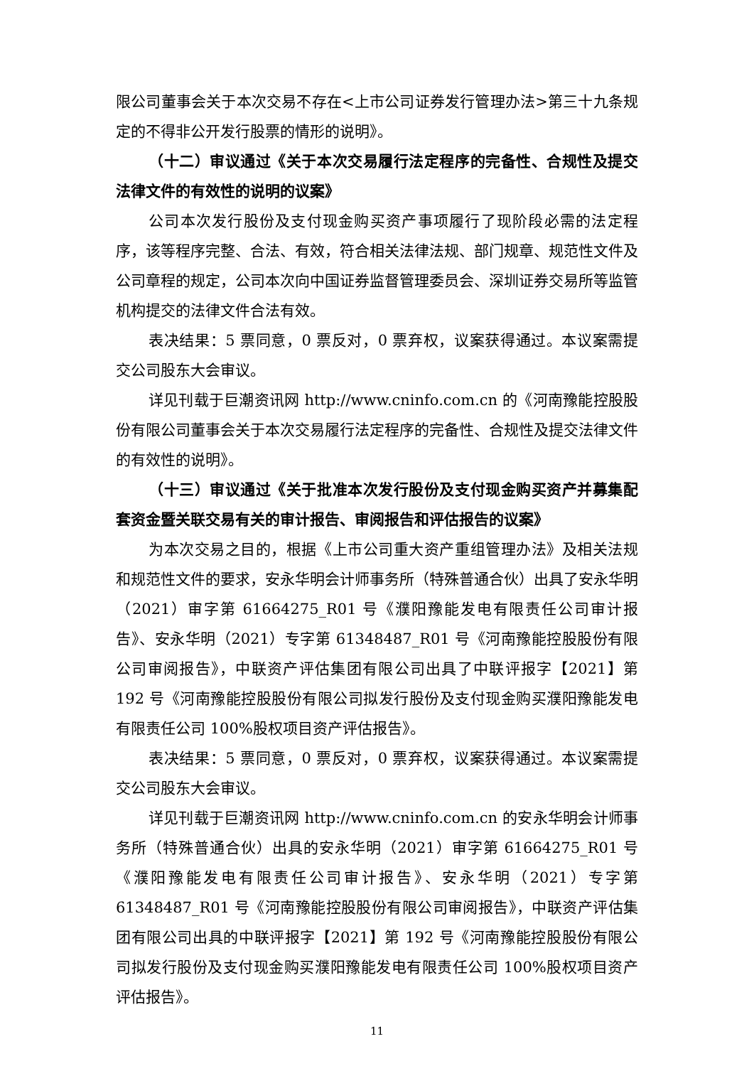限公司董事会关于本次交易不存在<上市公司证券发行管理办法>第三十九条规定的不得非公开发行股票的情形的说明》。
（十二）审议通过《关于本次交易履行法定程序的完备性、合规性及提交法律文件的有效性的说明的议案》
公司本次发行股份及支付现金购买资产事项履行了现阶段必需的法定程序，该等程序完整、合法、有效，符合相关法律法规、部门规章、规范性文件及公司章程的规定，公司本次向中国证券监督管理委员会、深圳证券交易所等监管机构提交的法律文件合法有效。
表决结果：5 票同意，0 票反对，0 票弃权，议案获得通过。本议案需提交公司股东大会审议。
详见刊载于巨潮资讯网 http://www.cninfo.com.cn 的《河南豫能控股股份有限公司董事会关于本次交易履行法定程序的完备性、合规性及提交法律文件的有效性的说明》。
（十三）审议通过《关于批准本次发行股份及支付现金购买资产并募集配套资金暨关联交易有关的审计报告、审阅报告和评估报告的议案》
为本次交易之目的，根据《上市公司重大资产重组管理办法》及相关法规和规范性文件的要求，安永华明会计师事务所（特殊普通合伙）出具了安永华明（2021）审字第 61664275_R01 号《濮阳豫能发电有限责任公司审计报告》、安永华明（2021）专字第 61348487_R01 号《河南豫能控股股份有限公司审阅报告》，中联资产评估集团有限公司出具了中联评报字【2021】第 192 号《河南豫能控股股份有限公司拟发行股份及支付现金购买濮阳豫能发电有限责任公司 100%股权项目资产评估报告》。
表决结果：5 票同意，0 票反对，0 票弃权，议案获得通过。本议案需提交公司股东大会审议。
详见刊载于巨潮资讯网 http://www.cninfo.com.cn 的安永华明会计师事务所（特殊普通合伙）出具的安永华明（2021）审字第 61664275_R01 号《濮阳豫能发电有限责任公司审计报告》、安永华明（2021）专字第 61348487_R01 号《河南豫能控股股份有限公司审阅报告》，中联资产评估集团有限公司出具的中联评报字【2021】第 192 号《河南豫能控股股份有限公司拟发行股份及支付现金购买濮阳豫能发电有限责任公司 100%股权项目资产评估报告》。
11